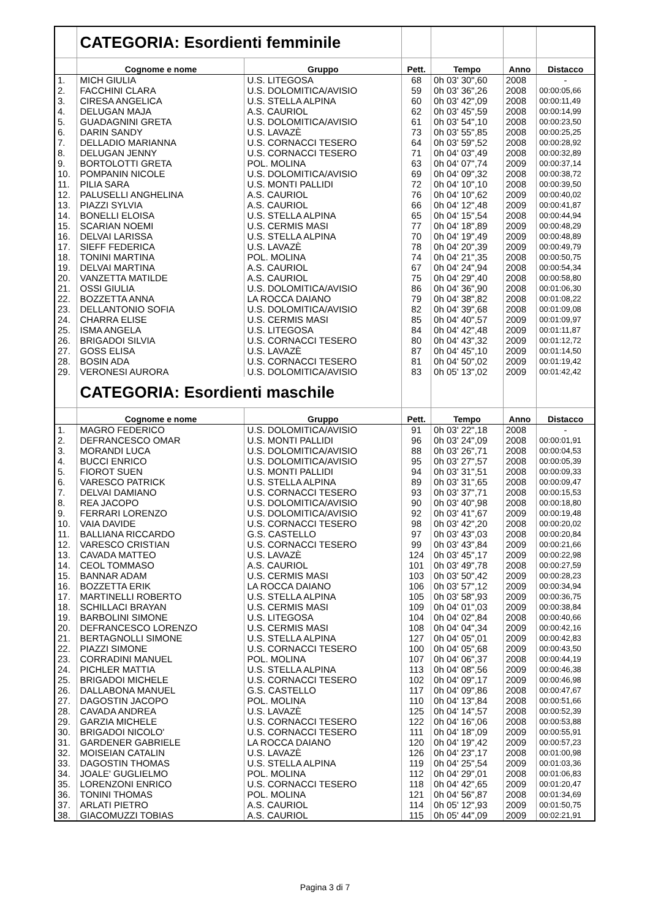| | CATEGORIA: Esordienti femminile | | | | | |
| | Cognome e nome | Gruppo | Pett. | Tempo | Anno | Distacco |
| 1. | MICH GIULIA | U.S. LITEGOSA | 68 | 0h 03' 30",60 | 2008 | - |
| 2. | FACCHINI CLARA | U.S. DOLOMITICA/AVISIO | 59 | 0h 03' 36",26 | 2008 | 00:00:05,66 |
| 3. | CIRESA ANGELICA | U.S. STELLA ALPINA | 60 | 0h 03' 42",09 | 2008 | 00:00:11,49 |
| 4. | DELUGAN MAJA | A.S. CAURIOL | 62 | 0h 03' 45",59 | 2008 | 00:00:14,99 |
| 5. | GUADAGNINI GRETA | U.S. DOLOMITICA/AVISIO | 61 | 0h 03' 54",10 | 2008 | 00:00:23,50 |
| 6. | DARIN SANDY | U.S. LAVAZÈ | 73 | 0h 03' 55",85 | 2008 | 00:00:25,25 |
| 7. | DELLADIO MARIANNA | U.S. CORNACCI TESERO | 64 | 0h 03' 59",52 | 2008 | 00:00:28,92 |
| 8. | DELUGAN JENNY | U.S. CORNACCI TESERO | 71 | 0h 04' 03",49 | 2008 | 00:00:32,89 |
| 9. | BORTOLOTTI GRETA | POL. MOLINA | 63 | 0h 04' 07",74 | 2009 | 00:00:37,14 |
| 10. | POMPANIN NICOLE | U.S. DOLOMITICA/AVISIO | 69 | 0h 04' 09",32 | 2008 | 00:00:38,72 |
| 11. | PILIA SARA | U.S. MONTI PALLIDI | 72 | 0h 04' 10",10 | 2008 | 00:00:39,50 |
| 12. | PALUSELLI ANGHELINA | A.S. CAURIOL | 76 | 0h 04' 10",62 | 2009 | 00:00:40,02 |
| 13. | PIAZZI SYLVIA | A.S. CAURIOL | 66 | 0h 04' 12",48 | 2009 | 00:00:41,87 |
| 14. | BONELLI ELOISA | U.S. STELLA ALPINA | 65 | 0h 04' 15",54 | 2008 | 00:00:44,94 |
| 15. | SCARIAN NOEMI | U.S. CERMIS MASI | 77 | 0h 04' 18",89 | 2009 | 00:00:48,29 |
| 16. | DELVAI LARISSA | U.S. STELLA ALPINA | 70 | 0h 04' 19",49 | 2009 | 00:00:48,89 |
| 17. | SIEFF FEDERICA | U.S. LAVAZÈ | 78 | 0h 04' 20",39 | 2009 | 00:00:49,79 |
| 18. | TONINI MARTINA | POL. MOLINA | 74 | 0h 04' 21",35 | 2008 | 00:00:50,75 |
| 19. | DELVAI MARTINA | A.S. CAURIOL | 67 | 0h 04' 24",94 | 2008 | 00:00:54,34 |
| 20. | VANZETTA MATILDE | A.S. CAURIOL | 75 | 0h 04' 29",40 | 2008 | 00:00:58,80 |
| 21. | OSSI GIULIA | U.S. DOLOMITICA/AVISIO | 86 | 0h 04' 36",90 | 2008 | 00:01:06,30 |
| 22. | BOZZETTA ANNA | LA ROCCA DAIANO | 79 | 0h 04' 38",82 | 2008 | 00:01:08,22 |
| 23. | DELLANTONIO SOFIA | U.S. DOLOMITICA/AVISIO | 82 | 0h 04' 39",68 | 2008 | 00:01:09,08 |
| 24. | CHARRA ELISE | U.S. CERMIS MASI | 85 | 0h 04' 40",57 | 2009 | 00:01:09,97 |
| 25. | ISMA ANGELA | U.S. LITEGOSA | 84 | 0h 04' 42",48 | 2009 | 00:01:11,87 |
| 26. | BRIGADOI SILVIA | U.S. CORNACCI TESERO | 80 | 0h 04' 43",32 | 2009 | 00:01:12,72 |
| 27. | GOSS ELISA | U.S. LAVAZÈ | 87 | 0h 04' 45",10 | 2009 | 00:01:14,50 |
| 28. | BOSIN ADA | U.S. CORNACCI TESERO | 81 | 0h 04' 50",02 | 2009 | 00:01:19,42 |
| 29. | VERONESI AURORA | U.S. DOLOMITICA/AVISIO | 83 | 0h 05' 13",02 | 2009 | 00:01:42,42 |
| | CATEGORIA: Esordienti maschile | | | | | |
| | Cognome e nome | Gruppo | Pett. | Tempo | Anno | Distacco |
| 1. | MAGRO FEDERICO | U.S. DOLOMITICA/AVISIO | 91 | 0h 03' 22",18 | 2008 | - |
| 2. | DEFRANCESCO OMAR | U.S. MONTI PALLIDI | 96 | 0h 03' 24",09 | 2008 | 00:00:01,91 |
| 3. | MORANDI LUCA | U.S. DOLOMITICA/AVISIO | 88 | 0h 03' 26",71 | 2008 | 00:00:04,53 |
| 4. | BUCCI ENRICO | U.S. DOLOMITICA/AVISIO | 95 | 0h 03' 27",57 | 2008 | 00:00:05,39 |
| 5. | FIOROT SUEN | U.S. MONTI PALLIDI | 94 | 0h 03' 31",51 | 2008 | 00:00:09,33 |
| 6. | VARESCO PATRICK | U.S. STELLA ALPINA | 89 | 0h 03' 31",65 | 2008 | 00:00:09,47 |
| 7. | DELVAI DAMIANO | U.S. CORNACCI TESERO | 93 | 0h 03' 37",71 | 2008 | 00:00:15,53 |
| 8. | REA JACOPO | U.S. DOLOMITICA/AVISIO | 90 | 0h 03' 40",98 | 2008 | 00:00:18,80 |
| 9. | FERRARI LORENZO | U.S. DOLOMITICA/AVISIO | 92 | 0h 03' 41",67 | 2009 | 00:00:19,48 |
| 10. | VAIA DAVIDE | U.S. CORNACCI TESERO | 98 | 0h 03' 42",20 | 2008 | 00:00:20,02 |
| 11. | BALLIANA RICCARDO | G.S. CASTELLO | 97 | 0h 03' 43",03 | 2008 | 00:00:20,84 |
| 12. | VARESCO CRISTIAN | U.S. CORNACCI TESERO | 99 | 0h 03' 43",84 | 2009 | 00:00:21,66 |
| 13. | CAVADA MATTEO | U.S. LAVAZÈ | 124 | 0h 03' 45",17 | 2009 | 00:00:22,98 |
| 14. | CEOL TOMMASO | A.S. CAURIOL | 101 | 0h 03' 49",78 | 2008 | 00:00:27,59 |
| 15. | BANNAR ADAM | U.S. CERMIS MASI | 103 | 0h 03' 50",42 | 2009 | 00:00:28,23 |
| 16. | BOZZETTA ERIK | LA ROCCA DAIANO | 106 | 0h 03' 57",12 | 2009 | 00:00:34,94 |
| 17. | MARTINELLI ROBERTO | U.S. STELLA ALPINA | 105 | 0h 03' 58",93 | 2009 | 00:00:36,75 |
| 18. | SCHILLACI BRAYAN | U.S. CERMIS MASI | 109 | 0h 04' 01",03 | 2009 | 00:00:38,84 |
| 19. | BARBOLINI SIMONE | U.S. LITEGOSA | 104 | 0h 04' 02",84 | 2008 | 00:00:40,66 |
| 20. | DEFRANCESCO LORENZO | U.S. CERMIS MASI | 108 | 0h 04' 04",34 | 2009 | 00:00:42,16 |
| 21. | BERTAGNOLLI SIMONE | U.S. STELLA ALPINA | 127 | 0h 04' 05",01 | 2009 | 00:00:42,83 |
| 22. | PIAZZI SIMONE | U.S. CORNACCI TESERO | 100 | 0h 04' 05",68 | 2009 | 00:00:43,50 |
| 23. | CORRADINI MANUEL | POL. MOLINA | 107 | 0h 04' 06",37 | 2008 | 00:00:44,19 |
| 24. | PICHLER MATTIA | U.S. STELLA ALPINA | 113 | 0h 04' 08",56 | 2009 | 00:00:46,38 |
| 25. | BRIGADOI MICHELE | U.S. CORNACCI TESERO | 102 | 0h 04' 09",17 | 2009 | 00:00:46,98 |
| 26. | DALLABONA MANUEL | G.S. CASTELLO | 117 | 0h 04' 09",86 | 2008 | 00:00:47,67 |
| 27. | DAGOSTIN JACOPO | POL. MOLINA | 110 | 0h 04' 13",84 | 2008 | 00:00:51,66 |
| 28. | CAVADA ANDREA | U.S. LAVAZÈ | 125 | 0h 04' 14",57 | 2008 | 00:00:52,39 |
| 29. | GARZIA MICHELE | U.S. CORNACCI TESERO | 122 | 0h 04' 16",06 | 2008 | 00:00:53,88 |
| 30. | BRIGADOI NICOLO' | U.S. CORNACCI TESERO | 111 | 0h 04' 18",09 | 2009 | 00:00:55,91 |
| 31. | GARDENER GABRIELE | LA ROCCA DAIANO | 120 | 0h 04' 19",42 | 2009 | 00:00:57,23 |
| 32. | MOISEIAN CATALIN | U.S. LAVAZÈ | 126 | 0h 04' 23",17 | 2008 | 00:01:00,98 |
| 33. | DAGOSTIN THOMAS | U.S. STELLA ALPINA | 119 | 0h 04' 25",54 | 2009 | 00:01:03,36 |
| 34. | JOALE' GUGLIELMO | POL. MOLINA | 112 | 0h 04' 29",01 | 2008 | 00:01:06,83 |
| 35. | LORENZONI ENRICO | U.S. CORNACCI TESERO | 118 | 0h 04' 42",65 | 2009 | 00:01:20,47 |
| 36. | TONINI THOMAS | POL. MOLINA | 121 | 0h 04' 56",87 | 2008 | 00:01:34,69 |
| 37. | ARLATI PIETRO | A.S. CAURIOL | 114 | 0h 05' 12",93 | 2009 | 00:01:50,75 |
| 38. | GIACOMUZZI TOBIAS | A.S. CAURIOL | 115 | 0h 05' 44",09 | 2009 | 00:02:21,91 |
Pagina 3 di 7